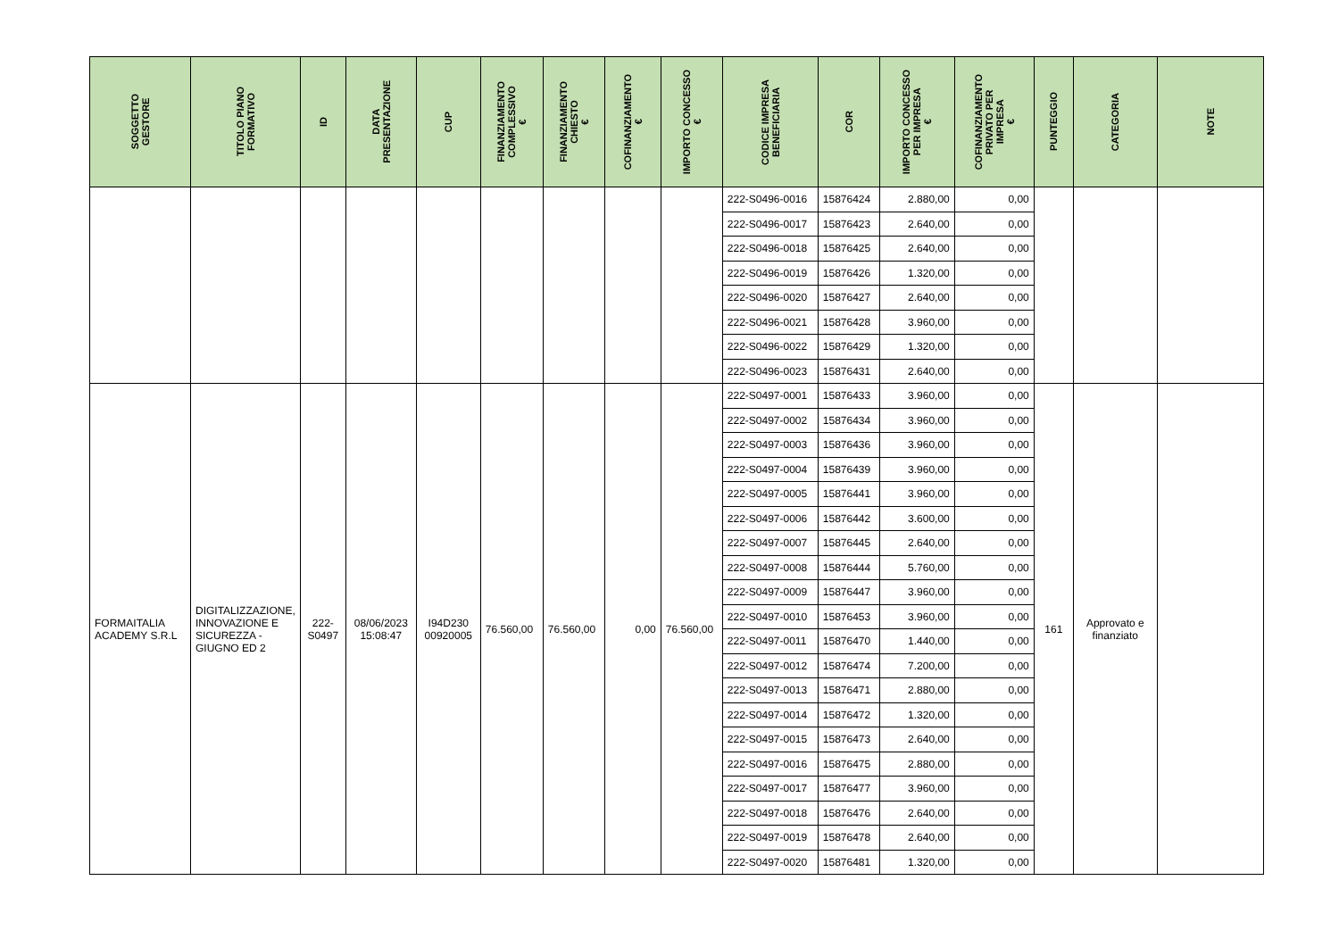| SOGGETTO GESTORE | TITOLO PIANO FORMATIVO | ID | DATA PRESENTAZIONE | CUP | FINANZIAMENTO COMPLESSIVO € | FINANZIAMENTO CHIESTO € | COFINANZIAMENTO € | IMPORTO CONCESSO € | CODICE IMPRESA BENEFICIARIA | COR | IMPORTO CONCESSO PER IMPRESA € | COFINANZIAMENTO PRIVATO PER IMPRESA € | PUNTEGGIO | CATEGORIA | NOTE |
| --- | --- | --- | --- | --- | --- | --- | --- | --- | --- | --- | --- | --- | --- | --- | --- |
| | | | | | | | | | 222-S0496-0016 | 15876424 | 2.880,00 | 0,00 | | | |
| | | | | | | | | | 222-S0496-0017 | 15876423 | 2.640,00 | 0,00 | | | |
| | | | | | | | | | 222-S0496-0018 | 15876425 | 2.640,00 | 0,00 | | | |
| | | | | | | | | | 222-S0496-0019 | 15876426 | 1.320,00 | 0,00 | | | |
| | | | | | | | | | 222-S0496-0020 | 15876427 | 2.640,00 | 0,00 | | | |
| | | | | | | | | | 222-S0496-0021 | 15876428 | 3.960,00 | 0,00 | | | |
| | | | | | | | | | 222-S0496-0022 | 15876429 | 1.320,00 | 0,00 | | | |
| | | | | | | | | | 222-S0496-0023 | 15876431 | 2.640,00 | 0,00 | | | |
| FORMAITALIA ACADEMY S.R.L | DIGITALIZZAZIONE, INNOVAZIONE E SICUREZZA - GIUGNO ED 2 | 222- S0497 | 08/06/2023 15:08:47 | I94D230 00920005 | 76.560,00 | 76.560,00 | 0,00 | 76.560,00 | 222-S0497-0001 | 15876433 | 3.960,00 | 0,00 | 161 | Approvato e finanziato | |
| | | | | | | | | | 222-S0497-0002 | 15876434 | 3.960,00 | 0,00 | | | |
| | | | | | | | | | 222-S0497-0003 | 15876436 | 3.960,00 | 0,00 | | | |
| | | | | | | | | | 222-S0497-0004 | 15876439 | 3.960,00 | 0,00 | | | |
| | | | | | | | | | 222-S0497-0005 | 15876441 | 3.960,00 | 0,00 | | | |
| | | | | | | | | | 222-S0497-0006 | 15876442 | 3.600,00 | 0,00 | | | |
| | | | | | | | | | 222-S0497-0007 | 15876445 | 2.640,00 | 0,00 | | | |
| | | | | | | | | | 222-S0497-0008 | 15876444 | 5.760,00 | 0,00 | | | |
| | | | | | | | | | 222-S0497-0009 | 15876447 | 3.960,00 | 0,00 | | | |
| | | | | | | | | | 222-S0497-0010 | 15876453 | 3.960,00 | 0,00 | | | |
| | | | | | | | | | 222-S0497-0011 | 15876470 | 1.440,00 | 0,00 | | | |
| | | | | | | | | | 222-S0497-0012 | 15876474 | 7.200,00 | 0,00 | | | |
| | | | | | | | | | 222-S0497-0013 | 15876471 | 2.880,00 | 0,00 | | | |
| | | | | | | | | | 222-S0497-0014 | 15876472 | 1.320,00 | 0,00 | | | |
| | | | | | | | | | 222-S0497-0015 | 15876473 | 2.640,00 | 0,00 | | | |
| | | | | | | | | | 222-S0497-0016 | 15876475 | 2.880,00 | 0,00 | | | |
| | | | | | | | | | 222-S0497-0017 | 15876477 | 3.960,00 | 0,00 | | | |
| | | | | | | | | | 222-S0497-0018 | 15876476 | 2.640,00 | 0,00 | | | |
| | | | | | | | | | 222-S0497-0019 | 15876478 | 2.640,00 | 0,00 | | | |
| | | | | | | | | | 222-S0497-0020 | 15876481 | 1.320,00 | 0,00 | | | |